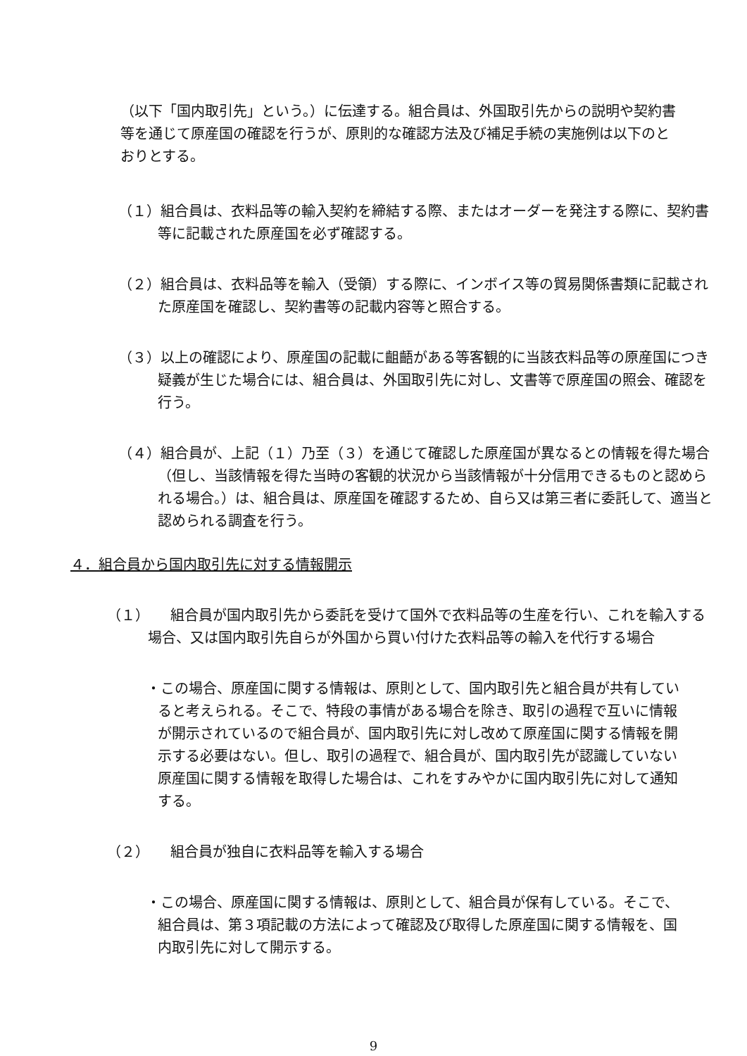（以下「国内取引先」という。）に伝達する。組合員は、外国取引先からの説明や契約書等を通じて原産国の確認を行うが、原則的な確認方法及び補足手続の実施例は以下のとおりとする。
（１）組合員は、衣料品等の輸入契約を締結する際、またはオーダーを発注する際に、契約書等に記載された原産国を必ず確認する。
（２）組合員は、衣料品等を輸入（受領）する際に、インボイス等の貿易関係書類に記載された原産国を確認し、契約書等の記載内容等と照合する。
（３）以上の確認により、原産国の記載に齟齬がある等客観的に当該衣料品等の原産国につき疑義が生じた場合には、組合員は、外国取引先に対し、文書等で原産国の照会、確認を行う。
（４）組合員が、上記（１）乃至（３）を通じて確認した原産国が異なるとの情報を得た場合（但し、当該情報を得た当時の客観的状況から当該情報が十分信用できるものと認められる場合。）は、組合員は、原産国を確認するため、自ら又は第三者に委託して、適当と認められる調査を行う。
４．組合員から国内取引先に対する情報開示
（１）　　組合員が国内取引先から委託を受けて国外で衣料品等の生産を行い、これを輸入する場合、又は国内取引先自らが外国から買い付けた衣料品等の輸入を代行する場合
・この場合、原産国に関する情報は、原則として、国内取引先と組合員が共有していると考えられる。そこで、特段の事情がある場合を除き、取引の過程で互いに情報が開示されているので組合員が、国内取引先に対し改めて原産国に関する情報を開示する必要はない。但し、取引の過程で、組合員が、国内取引先が認識していない原産国に関する情報を取得した場合は、これをすみやかに国内取引先に対して通知する。
（２）　　組合員が独自に衣料品等を輸入する場合
・この場合、原産国に関する情報は、原則として、組合員が保有している。そこで、組合員は、第３項記載の方法によって確認及び取得した原産国に関する情報を、国内取引先に対して開示する。
9